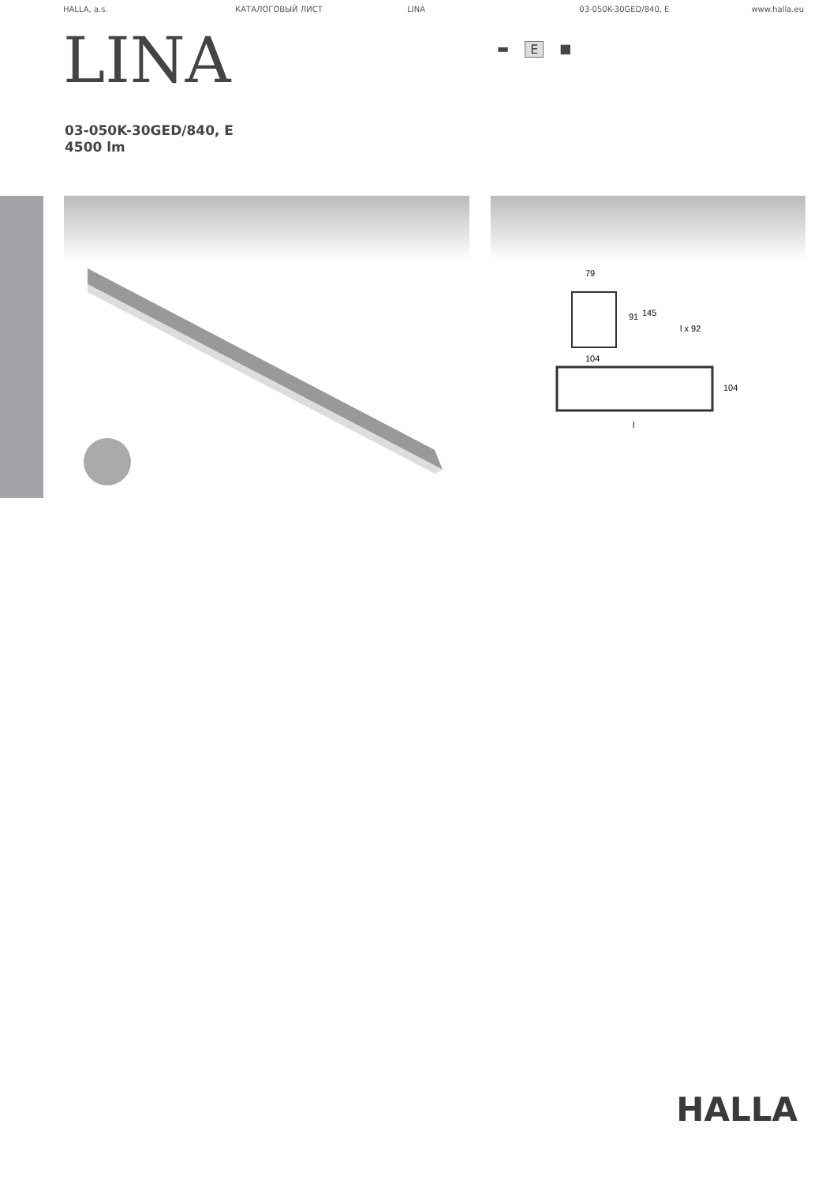HALLA, a.s. КАТАЛОГОВЫЙ ЛИСТ LINA 03-050K-30GED/840, E www.halla.eu
LINA
▬ E ■
03-050K-30GED/840, E
4500 lm
79
91
145
l x 92
104
104
l
HALLA